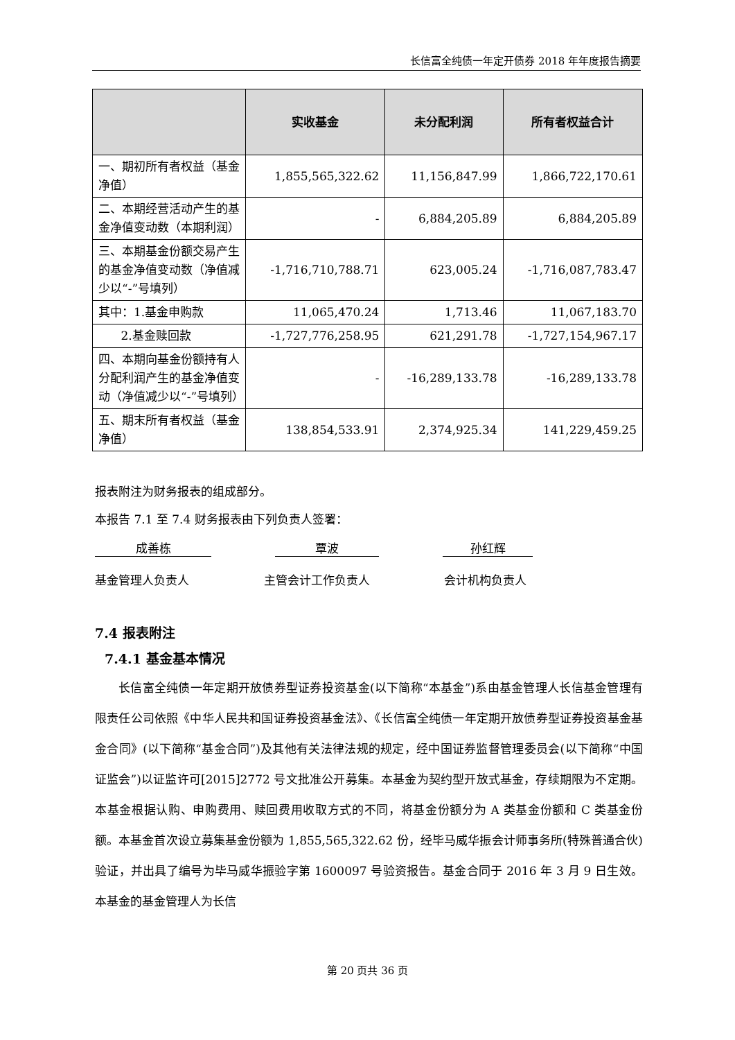长信富全纯债一年定开债券 2018 年年度报告摘要
| | 实收基金 | 未分配利润 | 所有者权益合计 |
| --- | --- | --- | --- |
| 一、期初所有者权益（基金净值） | 1,855,565,322.62 | 11,156,847.99 | 1,866,722,170.61 |
| 二、本期经营活动产生的基金净值变动数（本期利润） | - | 6,884,205.89 | 6,884,205.89 |
| 三、本期基金份额交易产生的基金净值变动数（净值减少以“-”号填列） | -1,716,710,788.71 | 623,005.24 | -1,716,087,783.47 |
| 其中：1.基金申购款 | 11,065,470.24 | 1,713.46 | 11,067,183.70 |
| 2.基金赎回款 | -1,727,776,258.95 | 621,291.78 | -1,727,154,967.17 |
| 四、本期向基金份额持有人分配利润产生的基金净值变动（净值减少以“-”号填列） | - | -16,289,133.78 | -16,289,133.78 |
| 五、期末所有者权益（基金净值） | 138,854,533.91 | 2,374,925.34 | 141,229,459.25 |
报表附注为财务报表的组成部分。
本报告 7.1 至 7.4 财务报表由下列负责人签署：
成善栋 覃波 孙红辉
基金管理人负责人 主管会计工作负责人 会计机构负责人
7.4 报表附注
7.4.1 基金基本情况
长信富全纯债一年定期开放债券型证券投资基金(以下简称“本基金”)系由基金管理人长信基金管理有限责任公司依照《中华人民共和国证券投资基金法》、《长信富全纯债一年定期开放债券型证券投资基金基金合同》(以下简称“基金合同”)及其他有关法律法规的规定，经中国证券监督管理委员会(以下简称“中国证监会”)以证监许可[2015]2772 号文批准公开募集。本基金为契约型开放式基金，存续期限为不定期。本基金根据认购、申购费用、赎回费用收取方式的不同，将基金份额分为 A 类基金份额和 C 类基金份额。本基金首次设立募集基金份额为 1,855,565,322.62 份，经毕马威华振会计师事务所(特殊普通合伙)验证，并出具了编号为毕马威华振验字第 1600097 号验资报告。基金合同于 2016 年 3 月 9 日生效。本基金的基金管理人为长信
第 20 页共 36 页